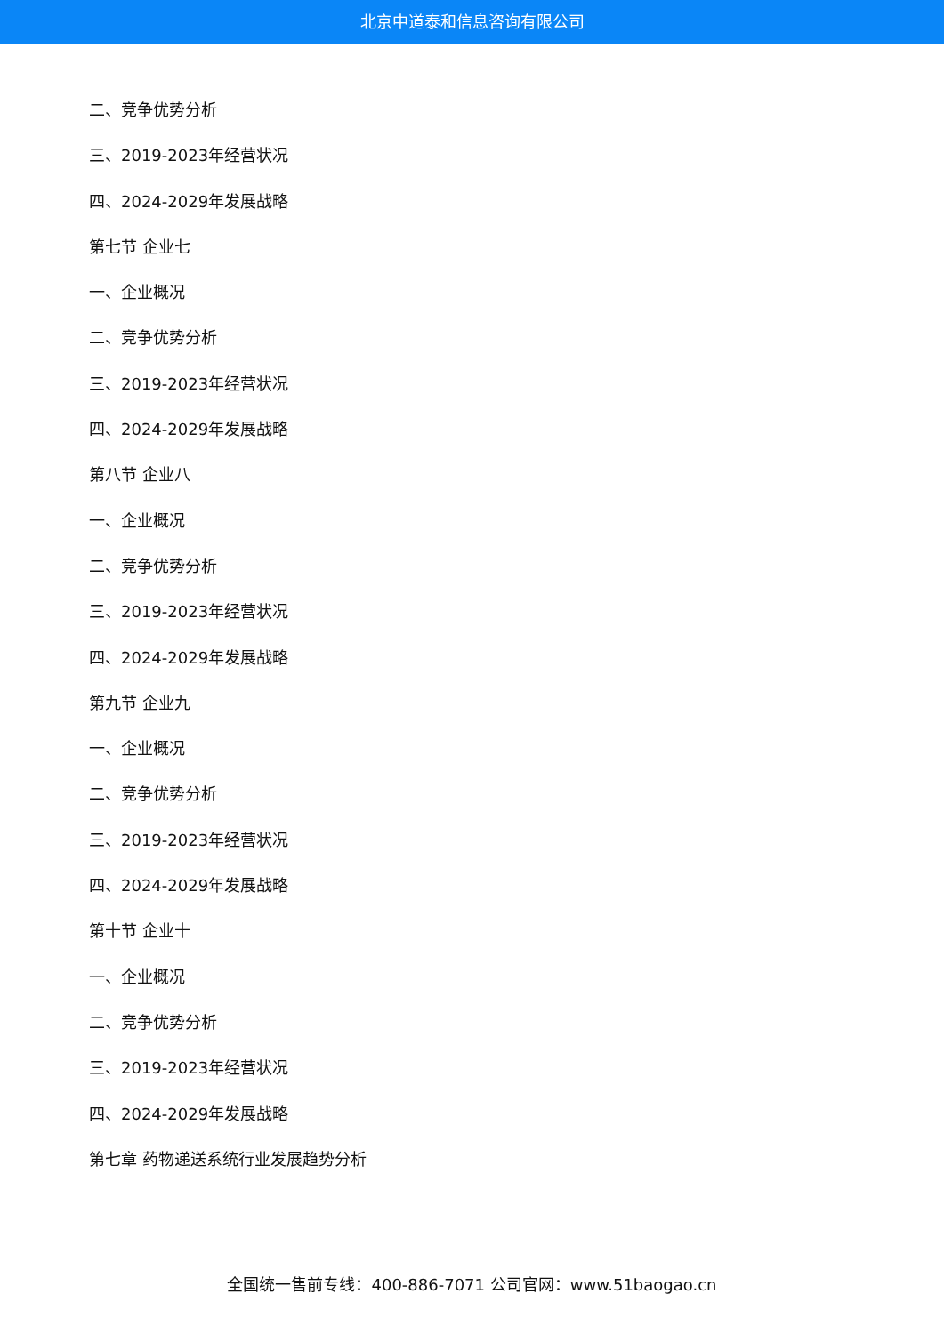北京中道泰和信息咨询有限公司
二、竞争优势分析
三、2019-2023年经营状况
四、2024-2029年发展战略
第七节 企业七
一、企业概况
二、竞争优势分析
三、2019-2023年经营状况
四、2024-2029年发展战略
第八节 企业八
一、企业概况
二、竞争优势分析
三、2019-2023年经营状况
四、2024-2029年发展战略
第九节 企业九
一、企业概况
二、竞争优势分析
三、2019-2023年经营状况
四、2024-2029年发展战略
第十节 企业十
一、企业概况
二、竞争优势分析
三、2019-2023年经营状况
四、2024-2029年发展战略
第七章 药物递送系统行业发展趋势分析
全国统一售前专线：400-886-7071 公司官网：www.51baogao.cn